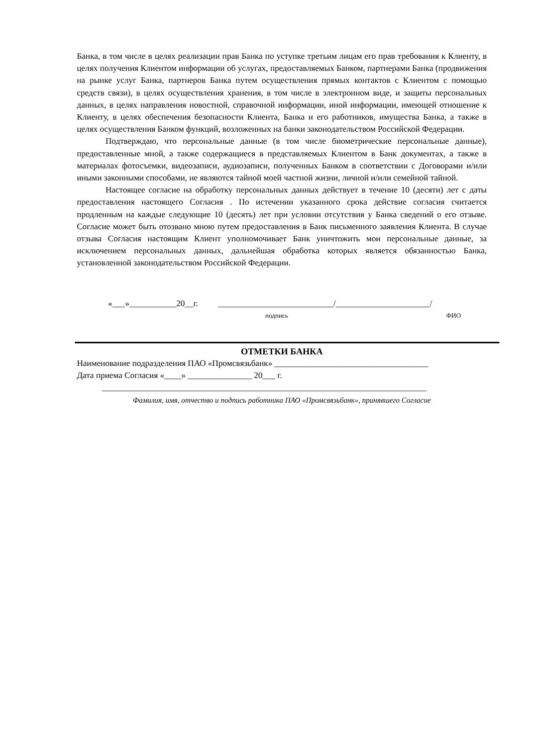Банка, в том числе в целях реализации прав Банка по уступке третьим лицам его прав требования к Клиенту, в целях получения Клиентом информации об услугах, предоставляемых Банком, партнерами Банка (продвижения на рынке услуг Банка, партнеров Банка путем осуществления прямых контактов с Клиентом с помощью средств связи), в целях осуществления хранения, в том числе в электронном виде, и защиты персональных данных, в целях направления новостной, справочной информации, иной информации, имеющей отношение к Клиенту, в целях обеспечения безопасности Клиента, Банка и его работников, имущества Банка, а также в целях осуществления Банком функций, возложенных на банки законодательством Российской Федерации.
Подтверждаю, что персональные данные (в том числе биометрические персональные данные), предоставленные мной, а также содержащиеся в представляемых Клиентом в Банк документах, а также в материалах фотосъемки, видеозаписи, аудиозаписи, полученных Банком в соответствии с Договорами и/или иными законными способами, не являются тайной моей частной жизни, личной и/или семейной тайной.
Настоящее согласие на обработку персональных данных действует в течение 10 (десяти) лет с даты предоставления настоящего Согласия . По истечении указанного срока действие согласия считается продленным на каждые следующие 10 (десять) лет при условии отсутствия у Банка сведений о его отзыве. Согласие может быть отозвано мною путем предоставления в Банк письменного заявления Клиента. В случае отзыва Согласия настоящим Клиент уполномочивает Банк уничтожить мои персональные данные, за исключением персональных данных, дальнейшая обработка которых является обязанностью Банка, установленной законодательством Российской Федерации.
«___»___________20__г. ___________________________/______________________/
подпись ФИО
ОТМЕТКИ БАНКА
Наименование подразделения ПАО «Промсвязьбанк» ____________________________________
Дата приема Согласия «____» _______________ 20___ г.
____________________________________________________________________________
Фамилия, имя, отчество и подпись работника ПАО «Промсвязьбанк», принявшего Согласие